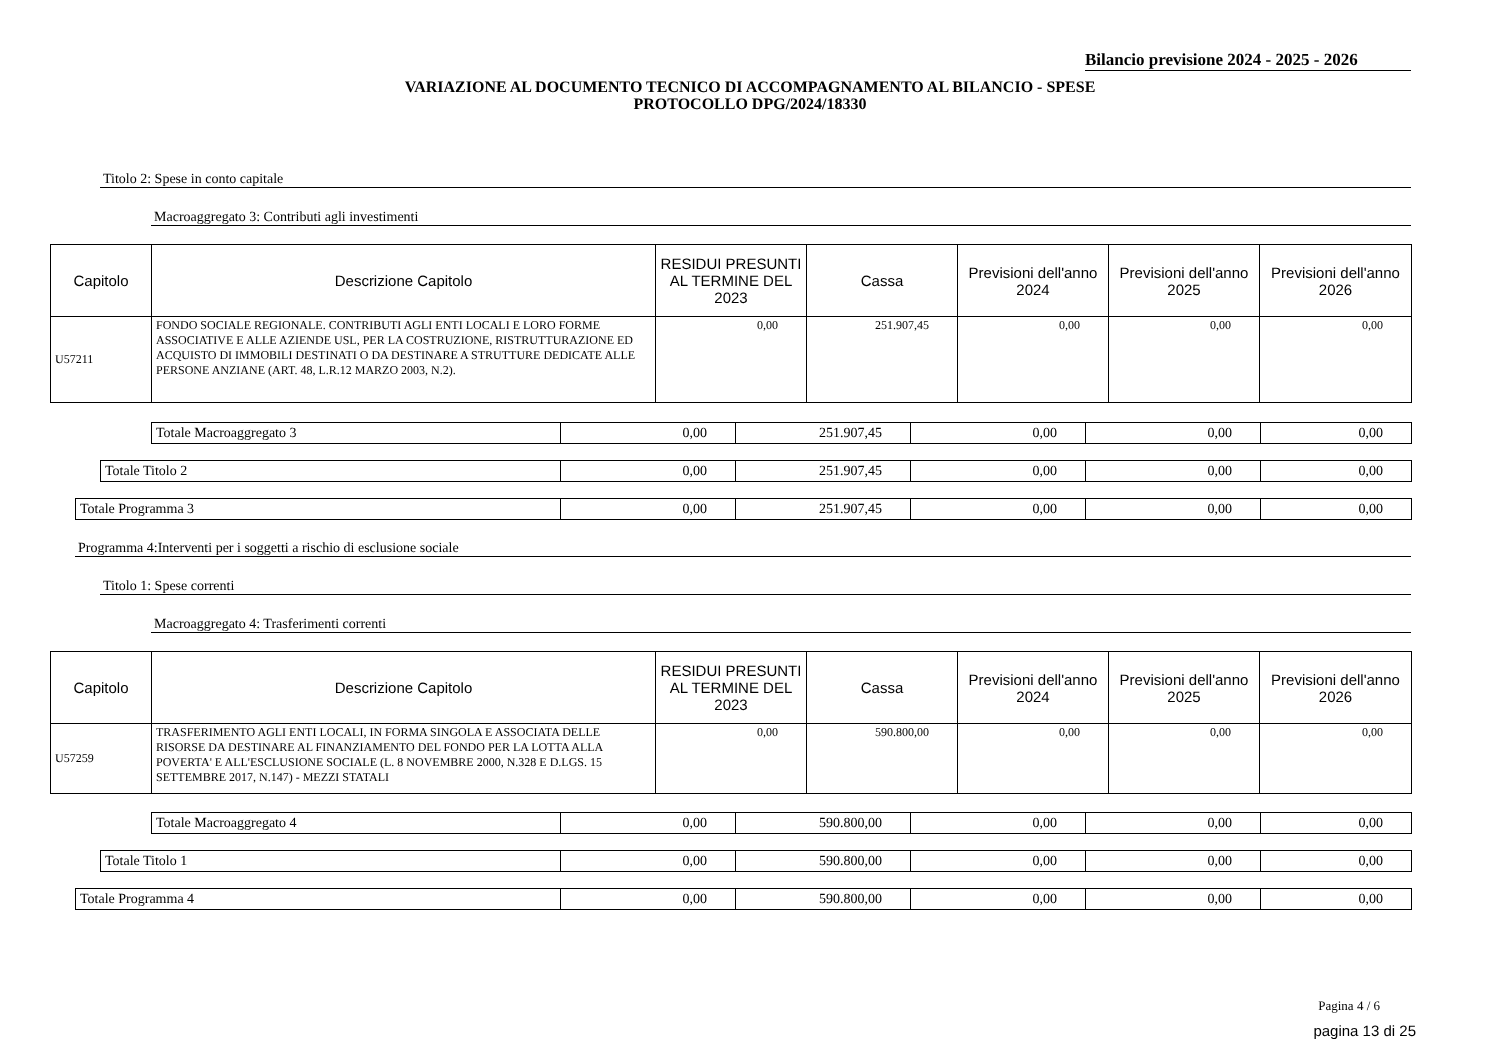Bilancio previsione 2024 - 2025 - 2026
VARIAZIONE AL DOCUMENTO TECNICO DI ACCOMPAGNAMENTO AL BILANCIO - SPESE
PROTOCOLLO DPG/2024/18330
Titolo 2: Spese in conto capitale
Macroaggregato 3: Contributi agli investimenti
| Capitolo | Descrizione Capitolo | RESIDUI PRESUNTI AL TERMINE DEL 2023 | Cassa | Previsioni dell'anno 2024 | Previsioni dell'anno 2025 | Previsioni dell'anno 2026 |
| --- | --- | --- | --- | --- | --- | --- |
| U57211 | FONDO SOCIALE REGIONALE. CONTRIBUTI AGLI ENTI LOCALI E LORO FORME ASSOCIATIVE E ALLE AZIENDE USL, PER LA COSTRUZIONE, RISTRUTTURAZIONE ED ACQUISTO DI IMMOBILI DESTINATI O DA DESTINARE A STRUTTURE DEDICATE ALLE PERSONE ANZIANE (ART. 48, L.R.12 MARZO 2003, N.2). | 0,00 | 251.907,45 | 0,00 | 0,00 | 0,00 |
| Totale Macroaggregato 3 | 0,00 | 251.907,45 | 0,00 | 0,00 | 0,00 |
| Totale Titolo 2 | 0,00 | 251.907,45 | 0,00 | 0,00 | 0,00 |
| Totale Programma 3 | 0,00 | 251.907,45 | 0,00 | 0,00 | 0,00 |
Programma 4:Interventi per i soggetti a rischio di esclusione sociale
Titolo 1: Spese correnti
Macroaggregato 4: Trasferimenti correnti
| Capitolo | Descrizione Capitolo | RESIDUI PRESUNTI AL TERMINE DEL 2023 | Cassa | Previsioni dell'anno 2024 | Previsioni dell'anno 2025 | Previsioni dell'anno 2026 |
| --- | --- | --- | --- | --- | --- | --- |
| U57259 | TRASFERIMENTO AGLI ENTI LOCALI, IN FORMA SINGOLA E ASSOCIATA DELLE RISORSE DA DESTINARE AL FINANZIAMENTO DEL FONDO PER LA LOTTA ALLA POVERTA' E ALL'ESCLUSIONE SOCIALE (L. 8 NOVEMBRE 2000, N.328 E D.LGS. 15 SETTEMBRE 2017, N.147) - MEZZI STATALI | 0,00 | 590.800,00 | 0,00 | 0,00 | 0,00 |
| Totale Macroaggregato 4 | 0,00 | 590.800,00 | 0,00 | 0,00 | 0,00 |
| Totale Titolo 1 | 0,00 | 590.800,00 | 0,00 | 0,00 | 0,00 |
| Totale Programma 4 | 0,00 | 590.800,00 | 0,00 | 0,00 | 0,00 |
Pagina 4 / 6
pagina 13 di 25